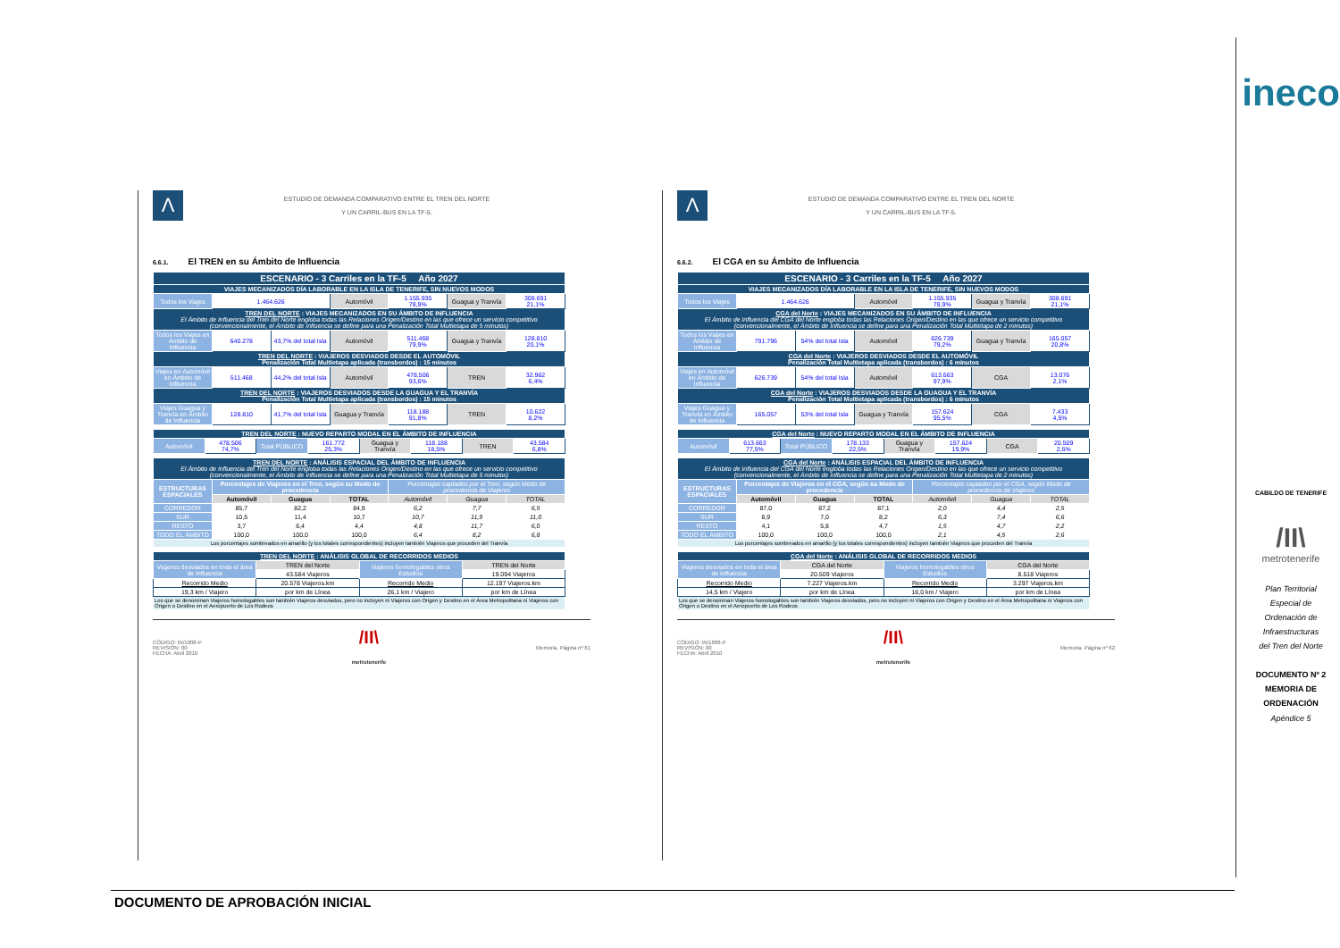Λ
ESTUDIO DE DEMANDA COMPARATIVO ENTRE EL TREN DEL NORTE
Y UN CARRIL-BUS EN LA TF-5.
6.6.1. El TREN en su Ámbito de Influencia
| ESCENARIO - 3 Carriles en la TF-5 Año 2027 | | | | | | |
| VIAJES MECANIZADOS DÍA LABORABLE EN LA ISLA DE TENERIFE, SIN NUEVOS MODOS | | | | | | |
| Todos los Viajes | 1.464.626 | | Automóvil | 1.155.935 78,9% | Guagua y Tranvía | 308.691 21,1% |
| TREN DEL NORTE : VIAJES MECANIZADOS EN SU ÁMBITO DE INFLUENCIA El Ámbito de Influencia del Tren del Norte engloba todas las Relaciones Origen/Destino en las que ofrece un servicio competitivo (convencionalmente, el Ámbito de Influencia se define para una Penalización Total Multietapa de 5 minutos) | | | | | | |
| Todos los Viajes en Ámbito de Influencia | 640.278 | 43,7% del total Isla | Automóvil | 511.468 79,9% | Guagua y Tranvía | 128.810 20,1% |
| TREN DEL NORTE : VIAJEROS DESVIADOS DESDE EL AUTOMÓVIL Penalización Total Multietapa aplicada (transbordos) : 15 minutos | | | | | | |
| Viajes en Automóvil en Ámbito de Influencia | 511.468 | 44,2% del total Isla | Automóvil | 478.506 93,6% | TREN | 32.962 6,4% |
| TREN DEL NORTE : VIAJEROS DESVIADOS DESDE LA GUAGUA Y EL TRANVÍA Penalización Total Multietapa aplicada (transbordos) : 15 minutos | | | | | | |
| Viajes Guagua y Tranvía en Ámbito de Influencia | 128.810 | 41,7% del total Isla | Guagua y Tranvía | 118.188 91,8% | TREN | 10.622 8,2% |
| TREN DEL NORTE : NUEVO REPARTO MODAL EN EL ÁMBITO DE INFLUENCIA | | | | | | | |
| Automóvil | 478.506 74,7% | Total PÚBLICO | 161.772 25,3% | Guagua y Tranvía | 118.188 18,5% | TREN | 43.584 6,8% |
| TREN DEL NORTE : ANÁLISIS ESPACIAL DEL ÁMBITO DE INFLUENCIA El Ámbito de Influencia del Tren del Norte engloba todas las Relaciones Origen/Destino en las que ofrece un servicio competitivo (convencionalmente, el Ámbito de Influencia se define para una Penalización Total Multietapa de 5 minutos) | | | | | | |
| ESTRUCTURAS ESPACIALES | Porcentajes de Viajeros en el Tren, según su Modo de procedencia | | | Porcentajes captados por el Tren, según Modo de procedencia de Viajeros | | |
| | Automóvil | Guagua | TOTAL | Automóvil | Guagua | TOTAL |
| CORREDOR | 85,7 | 82,2 | 84,9 | 6,2 | 7,7 | 6,5 |
| SUR | 10,5 | 11,4 | 10,7 | 10,7 | 11,9 | 11,0 |
| RESTO | 3,7 | 6,4 | 4,4 | 4,8 | 11,7 | 6,0 |
| TODO EL ÁMBITO | 100,0 | 100,0 | 100,0 | 6,4 | 8,2 | 6,8 |
| Los porcentajes sombreados en amarillo (y los totales correspondientes) incluyen también Viajeros que proceden del Tranvía | | | | | | |
| TREN DEL NORTE : ANÁLISIS GLOBAL DE RECORRIDOS MEDIOS | | | |
| Viajeros desviados en toda el área de influencia | TREN del Norte | Viajeros homologables otros Estudios | TREN del Norte |
| | 43.584 Viajeros | | 19.094 Viajeros |
| Recorrido Medio | 20.578 Viajeros.km | Recorrido Medio | 12.197 Viajeros.km |
| 19,3 km / Viajero | por km de Línea | 26,1 km / Viajero | por km de Línea |
| Los que se denominan Viajeros homologables son también Viajeros desviados, pero no incluyen ni Viajeros con Origen y Destino en el Área Metropolitana ni Viajeros con Origen o Destino en el Aeropuerto de Los Rodeos | | | |
CÓDIGO: IN/1008-P
REVISIÓN: 00
FECHA: Abril 2010
/II\
metrotenerife
Memoria. Página nº 61
Λ
ESTUDIO DE DEMANDA COMPARATIVO ENTRE EL TREN DEL NORTE
Y UN CARRIL-BUS EN LA TF-5.
6.6.2. El CGA en su Ámbito de Influencia
| ESCENARIO - 3 Carriles en la TF-5 Año 2027 | | | | | | |
| VIAJES MECANIZADOS DÍA LABORABLE EN LA ISLA DE TENERIFE, SIN NUEVOS MODOS | | | | | | |
| Todos los Viajes | 1.464.626 | | Automóvil | 1.155.935 78,9% | Guagua y Tranvía | 308.691 21,1% |
| CGA del Norte : VIAJES MECANIZADOS EN SU ÁMBITO DE INFLUENCIA El Ámbito de Influencia del CGA del Norte engloba todas las Relaciones Origen/Destino en las que ofrece un servicio competitivo (convencionalmente, el Ámbito de Influencia se define para una Penalización Total Multietapa de 2 minutos) | | | | | | |
| Todos los Viajes en Ámbito de Influencia | 791.796 | 54% del total Isla | Automóvil | 626.739 79,2% | Guagua y Tranvía | 165.057 20,8% |
| CGA del Norte : VIAJEROS DESVIADOS DESDE EL AUTOMÓVIL Penalización Total Multietapa aplicada (transbordos) : 6 minutos | | | | | | |
| Viajes en Automóvil en Ámbito de Influencia | 626.739 | 54% del total Isla | Automóvil | 613.663 97,9% | CGA | 13.076 2,1% |
| CGA del Norte : VIAJEROS DESVIADOS DESDE LA GUAGUA Y EL TRANVÍA Penalización Total Multietapa aplicada (transbordos) : 6 minutos | | | | | | |
| Viajes Guagua y Tranvía en Ámbito de Influencia | 165.057 | 53% del total Isla | Guagua y Tranvía | 157.624 95,5% | CGA | 7.433 4,5% |
| CGA del Norte : NUEVO REPARTO MODAL EN EL ÁMBITO DE INFLUENCIA | | | | | | | |
| Automóvil | 613.663 77,5% | Total PÚBLICO | 178.133 22,5% | Guagua y Tranvía | 157.624 19,9% | CGA | 20.509 2,6% |
| CGA del Norte : ANÁLISIS ESPACIAL DEL ÁMBITO DE INFLUENCIA El Ámbito de Influencia del CGA del Norte engloba todas las Relaciones Origen/Destino en las que ofrece un servicio competitivo (convencionalmente, el Ámbito de Influencia se define para una Penalización Total Multietapa de 2 minutos) | | | | | | |
| ESTRUCTURAS ESPACIALES | Porcentajes de Viajeros en el CGA, según su Modo de procedencia | | | Porcentajes captados por el CGA, según Modo de procedencia de Viajeros | | |
| | Automóvil | Guagua | TOTAL | Automóvil | Guagua | TOTAL |
| CORREDOR | 87,0 | 87,2 | 87,1 | 2,0 | 4,4 | 2,5 |
| SUR | 8,9 | 7,0 | 8,2 | 6,3 | 7,4 | 6,6 |
| RESTO | 4,1 | 5,8 | 4,7 | 1,5 | 4,7 | 2,2 |
| TODO EL ÁMBITO | 100,0 | 100,0 | 100,0 | 2,1 | 4,5 | 2,6 |
| Los porcentajes sombreados en amarillo (y los totales correspondientes) incluyen también Viajeros que proceden del Tranvía | | | | | | |
| CGA del Norte : ANÁLISIS GLOBAL DE RECORRIDOS MEDIOS | | | |
| Viajeros desviados en toda el área de influencia | CGA del Norte | Viajeros homologables otros Estudios | CGA del Norte |
| | 20.509 Viajeros | | 8.518 Viajeros |
| Recorrido Medio | 7.227 Viajeros.km | Recorrido Medio | 3.297 Viajeros.km |
| 14,5 km / Viajero | por km de Línea | 16,0 km / Viajero | por km de Línea |
| Los que se denominan Viajeros homologables son también Viajeros desviados, pero no incluyen ni Viajeros con Origen y Destino en el Área Metropolitana ni Viajeros con Origen o Destino en el Aeropuerto de Los Rodeos | | | |
CÓDIGO: IN/1008-P
REVISIÓN: 00
FECHA: Abril 2010
/II\
metrotenerife
Memoria. Página nº 62
ineco
CABILDO DE TENERIFE
/II\
metrotenerife
Plan Territorial
Especial de
Ordenación de
Infraestructuras
del Tren del Norte
DOCUMENTO Nº 2
MEMORIA DE
ORDENACIÓN
Apéndice 5
DOCUMENTO DE APROBACIÓN INICIAL